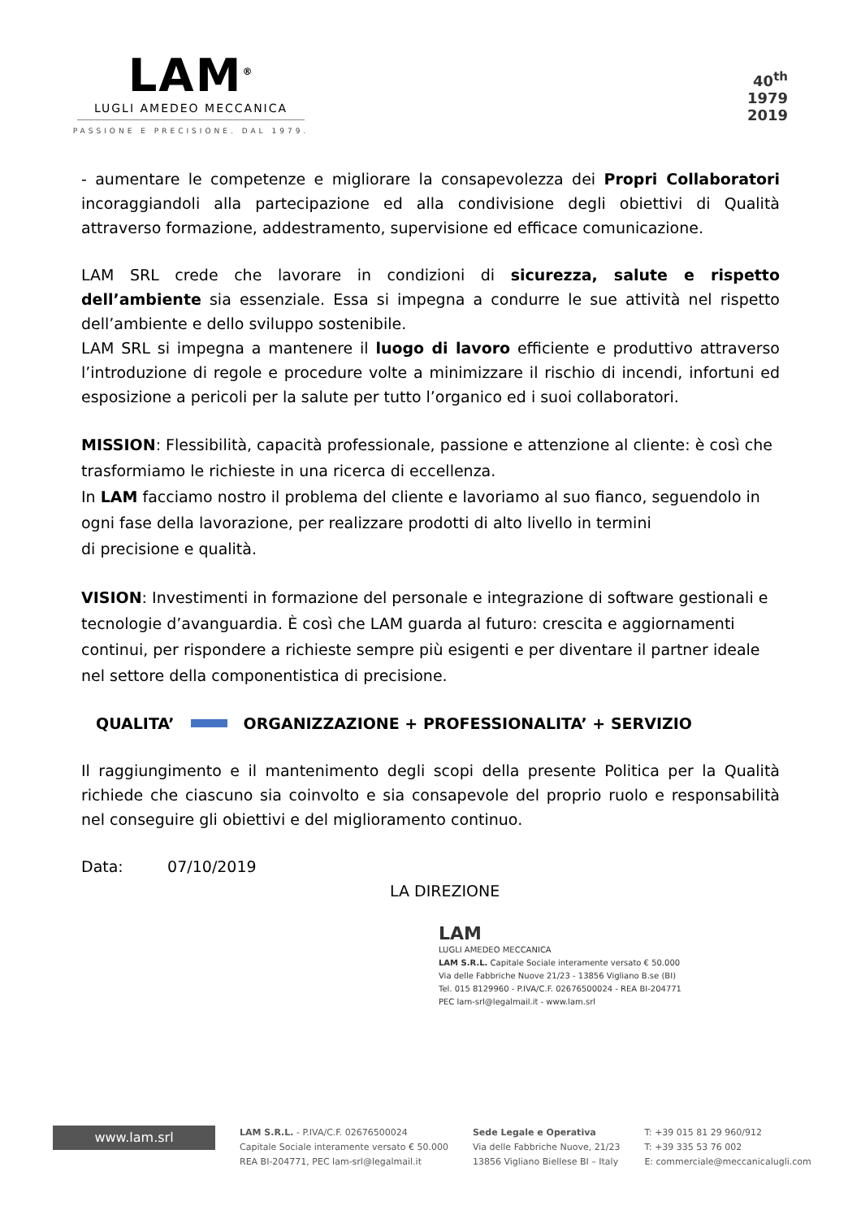LAM<sup>®</sup>
LUGLI AMEDEO MECCANICA
PASSIONE E PRECISIONE. DAL 1979.
40<sup>th</sup>
1979
2019
- aumentare le competenze e migliorare la consapevolezza dei Propri Collaboratori incoraggiandoli alla partecipazione ed alla condivisione degli obiettivi di Qualità attraverso formazione, addestramento, supervisione ed efficace comunicazione.
LAM SRL crede che lavorare in condizioni di sicurezza, salute e rispetto dell’ambiente sia essenziale. Essa si impegna a condurre le sue attività nel rispetto dell’ambiente e dello sviluppo sostenibile.
LAM SRL si impegna a mantenere il luogo di lavoro efficiente e produttivo attraverso l’introduzione di regole e procedure volte a minimizzare il rischio di incendi, infortuni ed esposizione a pericoli per la salute per tutto l’organico ed i suoi collaboratori.
MISSION: Flessibilità, capacità professionale, passione e attenzione al cliente: è così che trasformiamo le richieste in una ricerca di eccellenza.
In LAM facciamo nostro il problema del cliente e lavoriamo al suo fianco, seguendolo in ogni fase della lavorazione, per realizzare prodotti di alto livello in termini
di precisione e qualità.
VISION: Investimenti in formazione del personale e integrazione di software gestionali e tecnologie d’avanguardia. È così che LAM guarda al futuro: crescita e aggiornamenti continui, per rispondere a richieste sempre più esigenti e per diventare il partner ideale nel settore della componentistica di precisione.
QUALITA’ ORGANIZZAZIONE + PROFESSIONALITA’ + SERVIZIO
Il raggiungimento e il mantenimento degli scopi della presente Politica per la Qualità richiede che ciascuno sia coinvolto e sia consapevole del proprio ruolo e responsabilità nel conseguire gli obiettivi e del miglioramento continuo.
Data: 07/10/2019
LA DIREZIONE
LAM
LUGLI AMEDEO MECCANICA
LAM S.R.L. Capitale Sociale interamente versato € 50.000
Via delle Fabbriche Nuove 21/23 - 13856 Vigliano B.se (BI)
Tel. 015 8129960 - P.IVA/C.F. 02676500024 - REA BI-204771
PEC lam-srl@legalmail.it - www.lam.srl
www.lam.srl
LAM S.R.L. - P.IVA/C.F. 02676500024
Capitale Sociale interamente versato € 50.000
REA BI-204771, PEC lam-srl@legalmail.it
Sede Legale e Operativa
Via delle Fabbriche Nuove, 21/23
13856 Vigliano Biellese BI – Italy
T: +39 015 81 29 960/912
T: +39 335 53 76 002
E: commerciale@meccanicalugli.com